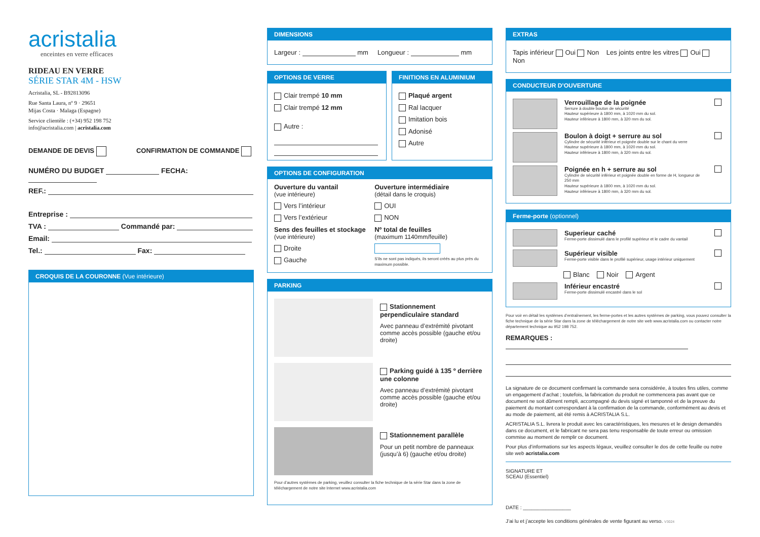acristalia
enceintes en verre efficaces
RIDEAU EN VERRE
SÉRIE STAR 4M - HSW
Acristalia, SL - B92813096
Rue Santa Laura, nº 9 · 29651
Mijas Costa · Malaga (Espagne)
Service clientèle : (+34) 952 198 752
info@acristalia.com | acristalia.com
DEMANDE DE DEVIS CONFIRMATION DE COMMANDE
NUMÉRO DU BUDGET FECHA:
REF.:
Entreprise :
TVA : Commandé par:
Email:
Tel.: Fax:
CROQUIS DE LA COURONNE (Vue intérieure)
DIMENSIONS
Largeur : mm Longueur : mm
OPTIONS DE VERRE
Clair trempé 10 mm
Clair trempé 12 mm
Autre :
FINITIONS EN ALUMINIUM
Plaqué argent
Ral lacquer
Imitation bois
Adonisé
Autre
OPTIONS DE CONFIGURATION
Ouverture du vantail
(vue intérieure)
Vers l’intérieur
Vers l’extérieur
Sens des feuilles et stockage
(vue intérieure)
Droite
Gauche
Ouverture intermédiaire
(détail dans le croquis)
OUI
NON
Nº total de feuilles
(maximum 1140mm/feuille)
S’ils ne sont pas indiqués, ils seront créés au plus près du maximum possible.
PARKING
Stationnement perpendiculaire standard
Avec panneau d’extrémité pivotant comme accès possible (gauche et/ou droite)
Parking guidé à 135 º derrière une colonne
Avec panneau d’extrémité pivotant comme accès possible (gauche et/ou droite)
Stationnement parallèle
Pour un petit nombre de panneaux (jusqu’à 6) (gauche et/ou droite)
Pour d’autres systèmes de parking, veuillez consulter la fiche technique de la série Star dans la zone de téléchargement de notre site Internet www.acristalia.com
EXTRAS
Tapis inférieur Oui Non Les joints entre les vitres Oui Non
CONDUCTEUR D’OUVERTURE
Verrouillage de la poignée
Serrure à double bouton de sécurité
Hauteur supérieure à 1800 mm, à 1020 mm du sol.
Hauteur inférieure à 1800 mm, à 320 mm du sol.
Boulon à doigt + serrure au sol
Cylindre de sécurité inférieur et poignée double sur le chant du verre
Hauteur supérieure à 1800 mm, à 1020 mm du sol.
Hauteur inférieure à 1800 mm, à 320 mm du sol.
Poignée en h + serrure au sol
Cylindre de sécurité inférieur et poignée double en forme de H, longueur de 250 mm
Hauteur supérieure à 1800 mm, à 1020 mm du sol.
Hauteur inférieure à 1800 mm, à 320 mm du sol.
Ferme-porte (optionnel)
Superieur caché
Ferme-porte dissimulé dans le profilé supérieur et le cadre du vantail
Supérieur visible
Ferme-porte visible dans le profilé supérieur, usage intérieur uniquement
Blanc Noir Argent
Inférieur encastré
Ferme-porte dissimulé encastré dans le sol
Pour voir en détail les systèmes d’entraînement, les ferme-portes et les autres systèmes de parking, vous pouvez consulter la fiche technique de la série Star dans la zone de téléchargement de notre site web www.acristalia.com ou contacter notre département technique au 952 198 752.
REMARQUES :
La signature de ce document confirmant la commande sera considérée, à toutes fins utiles, comme un engagement d’achat ; toutefois, la fabrication du produit ne commencera pas avant que ce document ne soit dûment rempli, accompagné du devis signé et tamponné et de la preuve du paiement du montant correspondant à la confirmation de la commande, conformément au devis et au mode de paiement, ait été remis à ACRISTALIA S.L.
ACRISTALIA S.L. livrera le produit avec les caractéristiques, les mesures et le design demandés dans ce document, et le fabricant ne sera pas tenu responsable de toute erreur ou omission commise au moment de remplir ce document.
Pour plus d’informations sur les aspects légaux, veuillez consulter le dos de cette feuille ou notre site web acristalia.com
SIGNATURE ET
SCEAU (Essentiel)
DATE : _________________
J’ai lu et j’accepte les conditions générales de vente figurant au verso. V3024